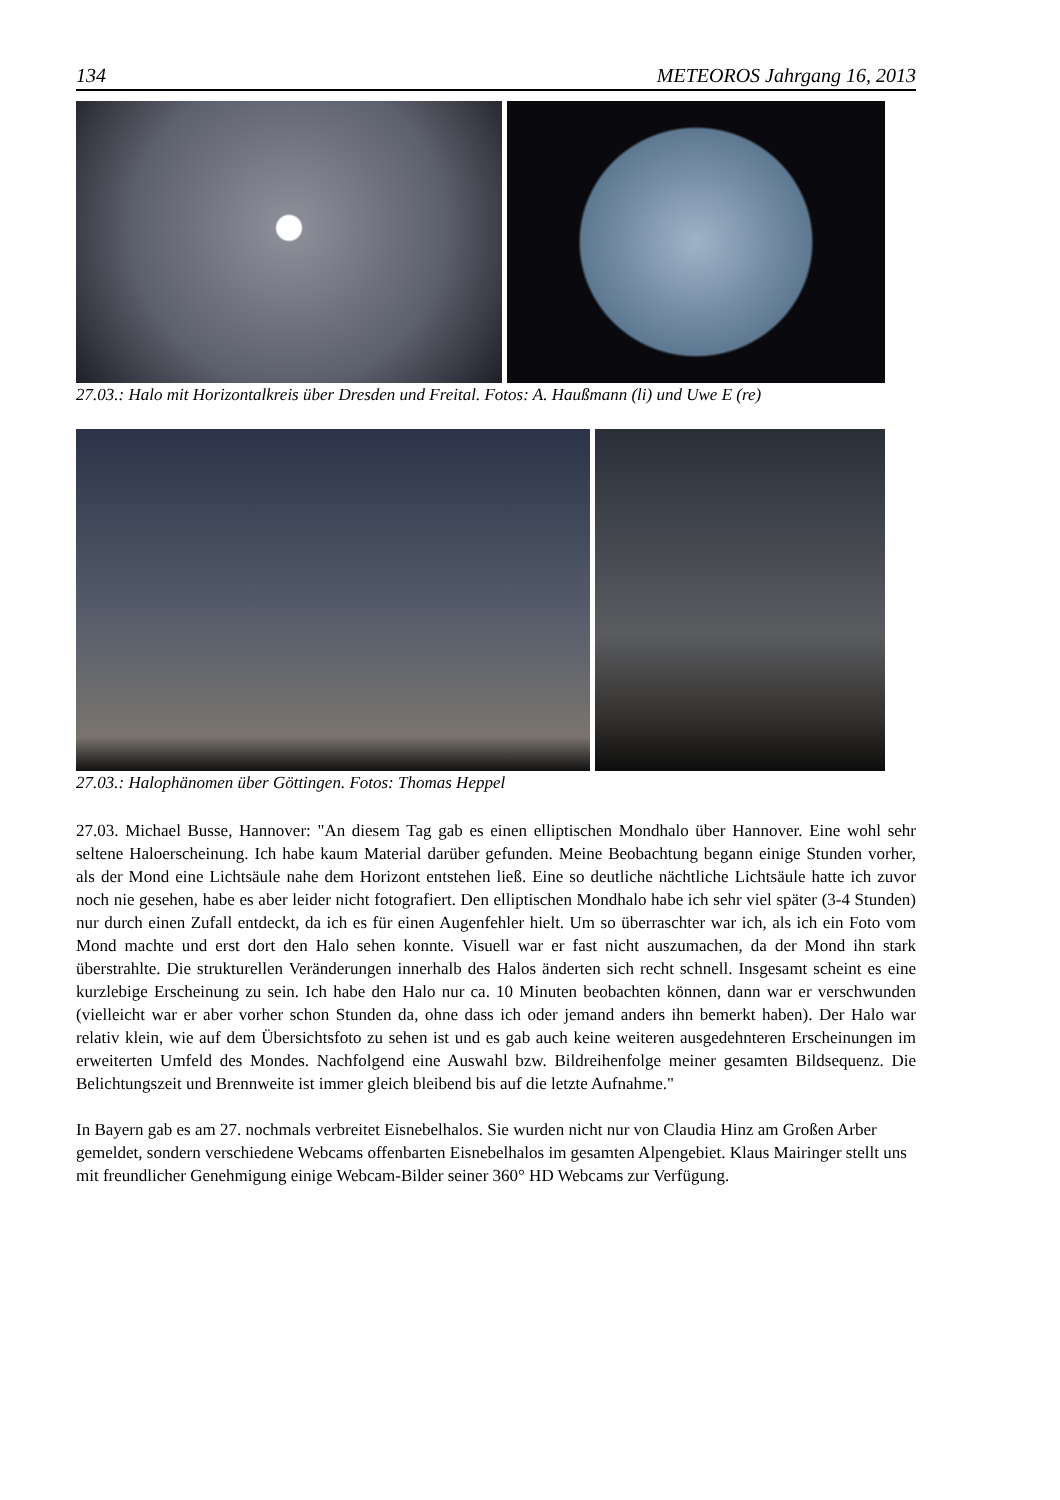134 METEOROS Jahrgang 16, 2013
27.03.: Halo mit Horizontalkreis über Dresden und Freital. Fotos: A. Haußmann (li) und Uwe E (re)
27.03.: Halophänomen über Göttingen. Fotos: Thomas Heppel
27.03. Michael Busse, Hannover: "An diesem Tag gab es einen elliptischen Mondhalo über Hannover. Eine wohl sehr seltene Haloerscheinung. Ich habe kaum Material darüber gefunden. Meine Beobachtung begann einige Stunden vorher, als der Mond eine Lichtsäule nahe dem Horizont entstehen ließ. Eine so deutliche nächtliche Lichtsäule hatte ich zuvor noch nie gesehen, habe es aber leider nicht fotografiert. Den elliptischen Mondhalo habe ich sehr viel später (3-4 Stunden) nur durch einen Zufall entdeckt, da ich es für einen Augenfehler hielt. Um so überraschter war ich, als ich ein Foto vom Mond machte und erst dort den Halo sehen konnte. Visuell war er fast nicht auszumachen, da der Mond ihn stark überstrahlte. Die strukturellen Veränderungen innerhalb des Halos änderten sich recht schnell. Insgesamt scheint es eine kurzlebige Erscheinung zu sein. Ich habe den Halo nur ca. 10 Minuten beobachten können, dann war er verschwunden (vielleicht war er aber vorher schon Stunden da, ohne dass ich oder jemand anders ihn bemerkt haben). Der Halo war relativ klein, wie auf dem Übersichtsfoto zu sehen ist und es gab auch keine weiteren ausgedehnteren Erscheinungen im erweiterten Umfeld des Mondes. Nachfolgend eine Auswahl bzw. Bildreihenfolge meiner gesamten Bildsequenz. Die Belichtungszeit und Brennweite ist immer gleich bleibend bis auf die letzte Aufnahme."
In Bayern gab es am 27. nochmals verbreitet Eisnebelhalos. Sie wurden nicht nur von Claudia Hinz am Großen Arber gemeldet, sondern verschiedene Webcams offenbarten Eisnebelhalos im gesamten Alpengebiet. Klaus Mairinger stellt uns mit freundlicher Genehmigung einige Webcam-Bilder seiner 360° HD Webcams zur Verfügung.